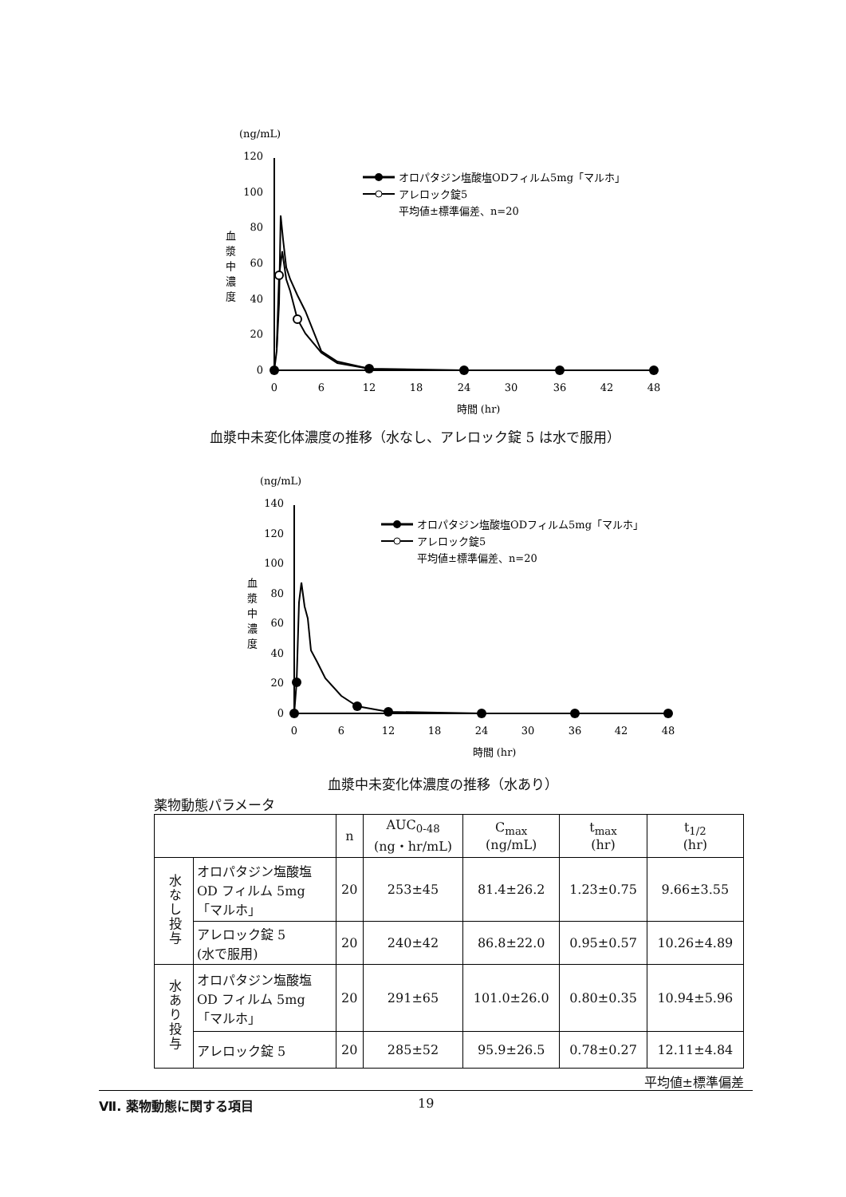(ng/mL)
120
100
80
60
40
20
0
血
漿
中
濃
度
0
6
12
18
24
30
36
42
48
時間 (hr)
オロパタジン塩酸塩ODフィルム5mg「マルホ」
アレロック錠5
平均値±標準偏差、n=20
血漿中未変化体濃度の推移（水なし、アレロック錠 5 は水で服用）
(ng/mL)
140
120
100
80
60
40
20
0
血
漿
中
濃
度
0
6
12
18
24
30
36
42
48
時間 (hr)
オロパタジン塩酸塩ODフィルム5mg「マルホ」
アレロック錠5
平均値±標準偏差、n=20
血漿中未変化体濃度の推移（水あり）
薬物動態パラメータ
| | | n | AUC<sub>0-48</sub> (ng・hr/mL) | C<sub>max</sub> (ng/mL) | t<sub>max</sub> (hr) | t<sub>1/2</sub> (hr) |
| --- | --- | --- | --- | --- | --- | --- |
| 水なし投与 | オロパタジン塩酸塩 OD フィルム 5mg 「マルホ」 | 20 | 253±45 | 81.4±26.2 | 1.23±0.75 | 9.66±3.55 |
| | アレロック錠 5 (水で服用) | 20 | 240±42 | 86.8±22.0 | 0.95±0.57 | 10.26±4.89 |
| 水あり投与 | オロパタジン塩酸塩 OD フィルム 5mg 「マルホ」 | 20 | 291±65 | 101.0±26.0 | 0.80±0.35 | 10.94±5.96 |
| | アレロック錠 5 | 20 | 285±52 | 95.9±26.5 | 0.78±0.27 | 12.11±4.84 |
平均値±標準偏差
Ⅶ. 薬物動態に関する項目 19